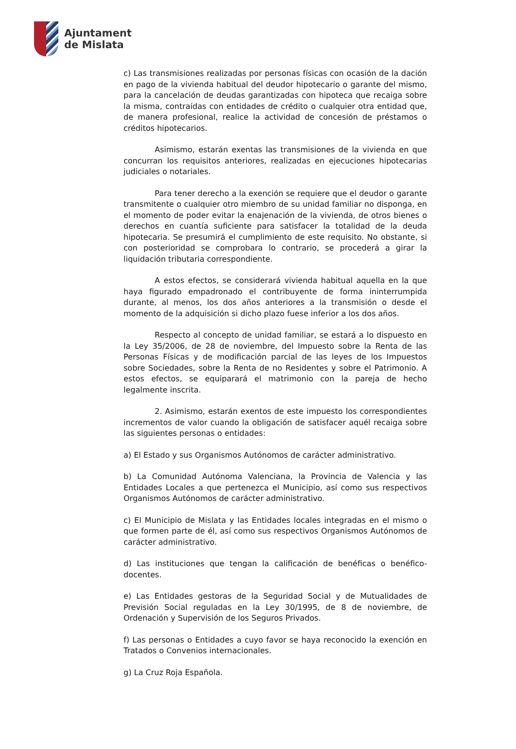Ajuntament
de Mislata
c) Las transmisiones realizadas por personas físicas con ocasión de la dación en pago de la vivienda habitual del deudor hipotecario o garante del mismo, para la cancelación de deudas garantizadas con hipoteca que recaiga sobre la misma, contraídas con entidades de crédito o cualquier otra entidad que, de manera profesional, realice la actividad de concesión de préstamos o créditos hipotecarios.
Asimismo, estarán exentas las transmisiones de la vivienda en que concurran los requisitos anteriores, realizadas en ejecuciones hipotecarias judiciales o notariales.
Para tener derecho a la exención se requiere que el deudor o garante transmitente o cualquier otro miembro de su unidad familiar no disponga, en el momento de poder evitar la enajenación de la vivienda, de otros bienes o derechos en cuantía suficiente para satisfacer la totalidad de la deuda hipotecaria. Se presumirá el cumplimiento de este requisito. No obstante, si con posterioridad se comprobara lo contrario, se procederá a girar la liquidación tributaria correspondiente.
A estos efectos, se considerará vivienda habitual aquella en la que haya figurado empadronado el contribuyente de forma ininterrumpida durante, al menos, los dos años anteriores a la transmisión o desde el momento de la adquisición si dicho plazo fuese inferior a los dos años.
Respecto al concepto de unidad familiar, se estará a lo dispuesto en la Ley 35/2006, de 28 de noviembre, del Impuesto sobre la Renta de las Personas Físicas y de modificación parcial de las leyes de los Impuestos sobre Sociedades, sobre la Renta de no Residentes y sobre el Patrimonio. A estos efectos, se equiparará el matrimonio con la pareja de hecho legalmente inscrita.
2. Asimismo, estarán exentos de este impuesto los correspondientes incrementos de valor cuando la obligación de satisfacer aquél recaiga sobre las siguientes personas o entidades:
a) El Estado y sus Organismos Autónomos de carácter administrativo.
b) La Comunidad Autónoma Valenciana, la Provincia de Valencia y las Entidades Locales a que pertenezca el Municipio, así como sus respectivos Organismos Autónomos de carácter administrativo.
c) El Municipio de Mislata y las Entidades locales integradas en el mismo o que formen parte de él, así como sus respectivos Organismos Autónomos de carácter administrativo.
d) Las instituciones que tengan la calificación de benéficas o benéfico-docentes.
e) Las Entidades gestoras de la Seguridad Social y de Mutualidades de Previsión Social reguladas en la Ley 30/1995, de 8 de noviembre, de Ordenación y Supervisión de los Seguros Privados.
f) Las personas o Entidades a cuyo favor se haya reconocido la exención en Tratados o Convenios internacionales.
g) La Cruz Roja Española.